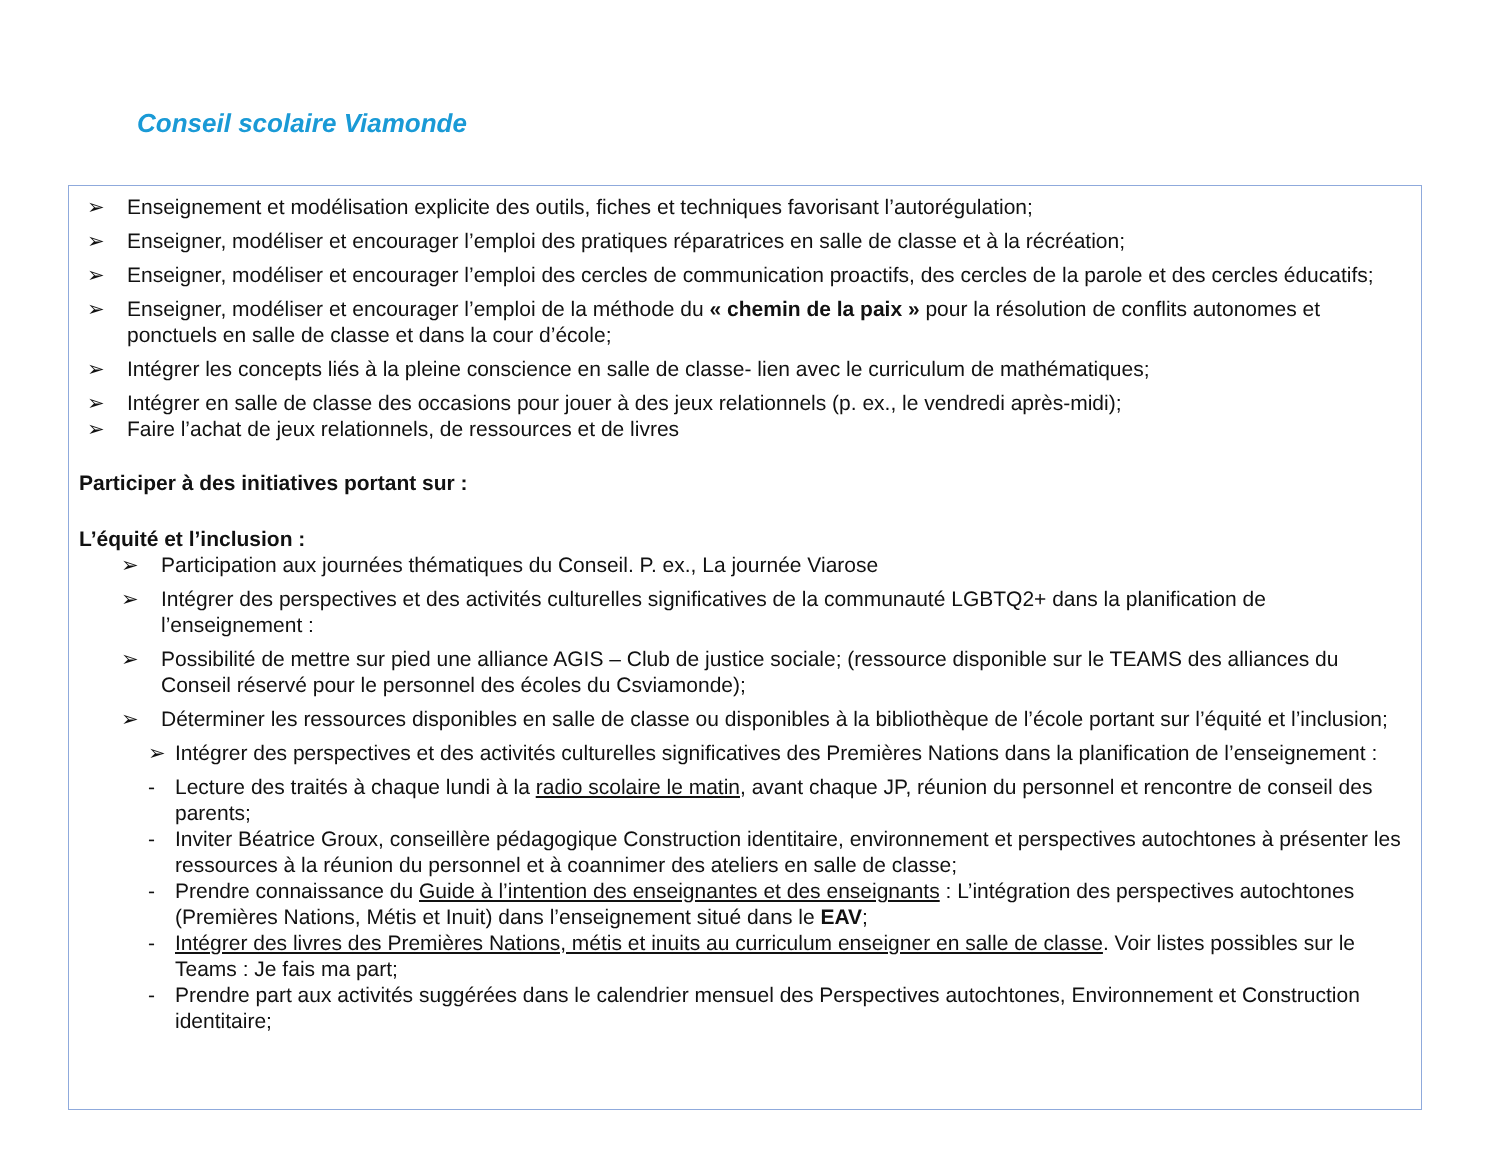Conseil scolaire Viamonde
➢ Enseignement et modélisation explicite des outils, fiches et techniques favorisant l’autorégulation;
➢ Enseigner, modéliser et encourager l’emploi des pratiques réparatrices en salle de classe et à la récréation;
➢ Enseigner, modéliser et encourager l’emploi des cercles de communication proactifs, des cercles de la parole et des cercles éducatifs;
➢ Enseigner, modéliser et encourager l’emploi de la méthode du « chemin de la paix » pour la résolution de conflits autonomes et ponctuels en salle de classe et dans la cour d’école;
➢ Intégrer les concepts liés à la pleine conscience en salle de classe- lien avec le curriculum de mathématiques;
➢ Intégrer en salle de classe des occasions pour jouer à des jeux relationnels (p. ex., le vendredi après-midi);
➢ Faire l’achat de jeux relationnels, de ressources et de livres
Participer à des initiatives portant sur :
L’équité et l’inclusion :
➢ Participation aux journées thématiques du Conseil. P. ex., La journée Viarose
➢ Intégrer des perspectives et des activités culturelles significatives de la communauté LGBTQ2+ dans la planification de l’enseignement :
➢ Possibilité de mettre sur pied une alliance AGIS – Club de justice sociale; (ressource disponible sur le TEAMS des alliances du Conseil réservé pour le personnel des écoles du Csviamonde);
➢ Déterminer les ressources disponibles en salle de classe ou disponibles à la bibliothèque de l’école portant sur l’équité et l’inclusion;
➢ Intégrer des perspectives et des activités culturelles significatives des Premières Nations dans la planification de l’enseignement :
- Lecture des traités à chaque lundi à la radio scolaire le matin, avant chaque JP, réunion du personnel et rencontre de conseil des parents;
- Inviter Béatrice Groux, conseillère pédagogique Construction identitaire, environnement et perspectives autochtones à présenter les ressources à la réunion du personnel et à coannimer des ateliers en salle de classe;
- Prendre connaissance du Guide à l’intention des enseignantes et des enseignants : L’intégration des perspectives autochtones (Premières Nations, Métis et Inuit) dans l’enseignement situé dans le EAV;
- Intégrer des livres des Premières Nations, métis et inuits au curriculum enseigner en salle de classe. Voir listes possibles sur le Teams : Je fais ma part;
- Prendre part aux activités suggérées dans le calendrier mensuel des Perspectives autochtones, Environnement et Construction identitaire;